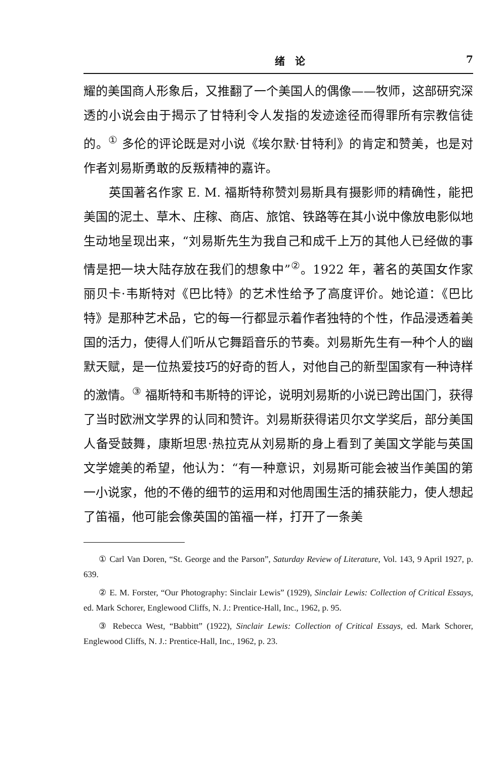绪　论 7
耀的美国商人形象后，又推翻了一个美国人的偶像——牧师，这部研究深透的小说会由于揭示了甘特利令人发指的发迹途径而得罪所有宗教信徒的。<sup>①</sup> 多伦的评论既是对小说《埃尔默·甘特利》的肯定和赞美，也是对作者刘易斯勇敢的反叛精神的嘉许。
英国著名作家 E. M. 福斯特称赞刘易斯具有摄影师的精确性，能把美国的泥土、草木、庄稼、商店、旅馆、铁路等在其小说中像放电影似地生动地呈现出来，“刘易斯先生为我自己和成千上万的其他人已经做的事情是把一块大陆存放在我们的想象中”<sup>②</sup>。1922 年，著名的英国女作家丽贝卡·韦斯特对《巴比特》的艺术性给予了高度评价。她论道：《巴比特》是那种艺术品，它的每一行都显示着作者独特的个性，作品浸透着美国的活力，使得人们听从它舞蹈音乐的节奏。刘易斯先生有一种个人的幽默天赋，是一位热爱技巧的好奇的哲人，对他自己的新型国家有一种诗样的激情。<sup>③</sup> 福斯特和韦斯特的评论，说明刘易斯的小说已跨出国门，获得了当时欧洲文学界的认同和赞许。刘易斯获得诺贝尔文学奖后，部分美国人备受鼓舞，康斯坦思·热拉克从刘易斯的身上看到了美国文学能与英国文学媲美的希望，他认为：“有一种意识，刘易斯可能会被当作美国的第一小说家，他的不倦的细节的运用和对他周围生活的捕获能力，使人想起了笛福，他可能会像英国的笛福一样，打开了一条美
① Carl Van Doren, “St. George and the Parson”, Saturday Review of Literature, Vol. 143, 9 April 1927, p. 639.
② E. M. Forster, “Our Photography: Sinclair Lewis” (1929), Sinclair Lewis: Collection of Critical Essays, ed. Mark Schorer, Englewood Cliffs, N. J.: Prentice-Hall, Inc., 1962, p. 95.
③ Rebecca West, “Babbitt” (1922), Sinclair Lewis: Collection of Critical Essays, ed. Mark Schorer, Englewood Cliffs, N. J.: Prentice-Hall, Inc., 1962, p. 23.